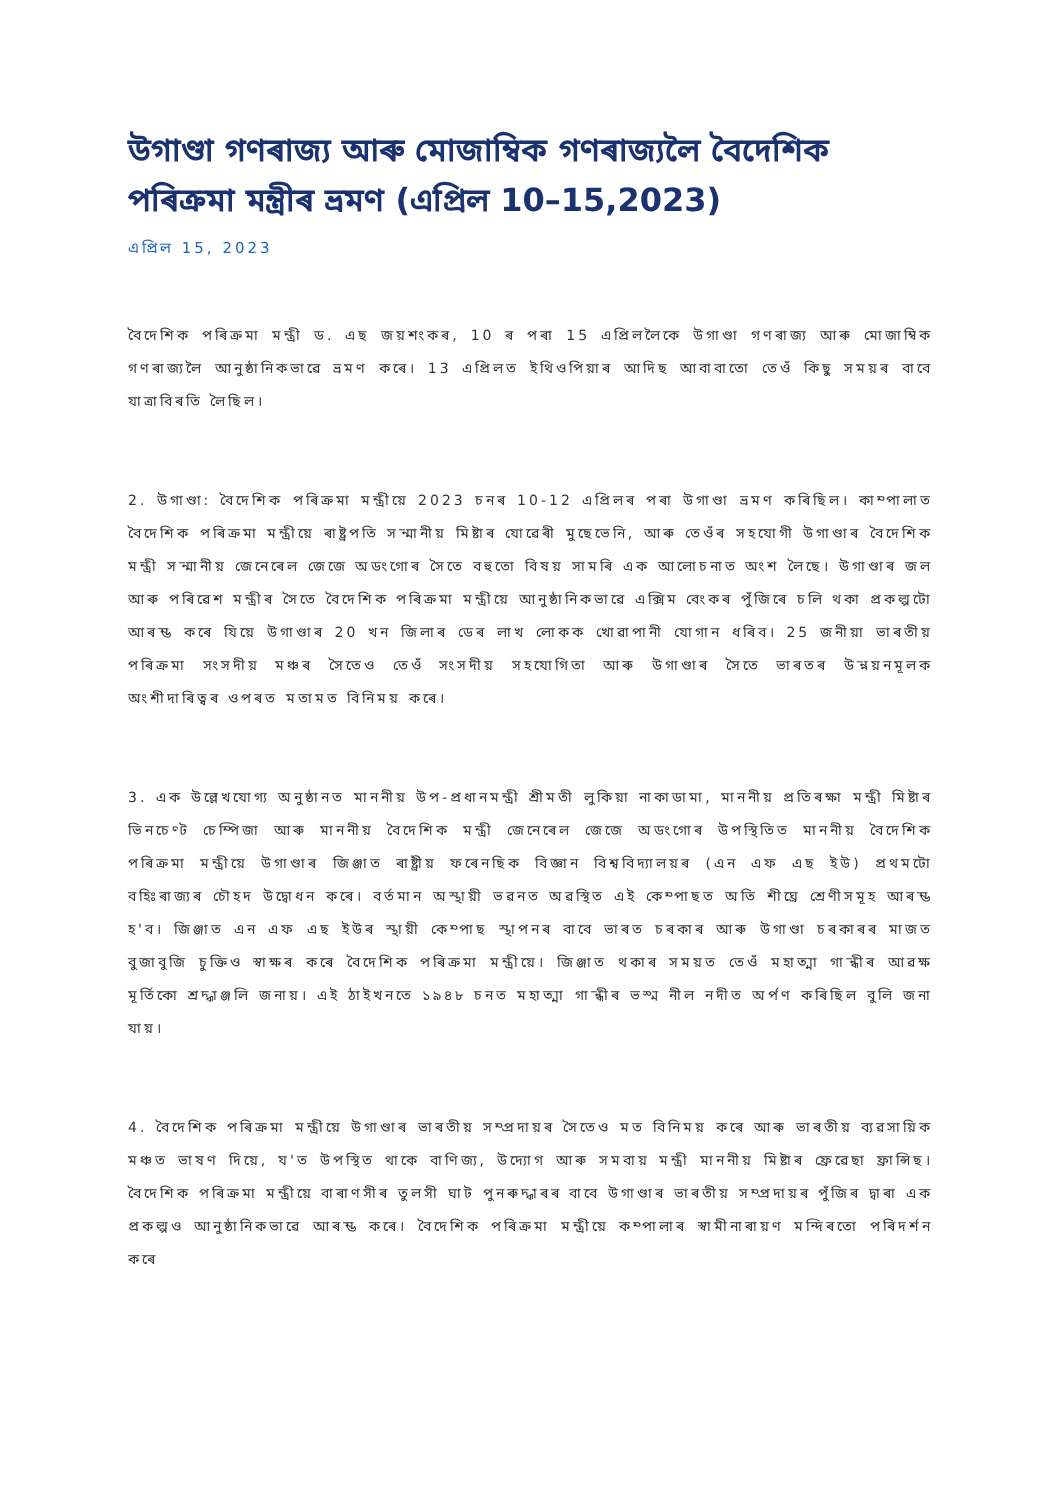উগাণ্ডা গণৰাজ্য আৰু মোজাম্বিক গণৰাজ্যলৈ বৈদেশিক পৰিক্ৰমা মন্ত্ৰীৰ ভ্ৰমণ (এপ্ৰিল 10–15,2023)
এপ্ৰিল 15, 2023
বৈদেশিক পৰিক্ৰমা মন্ত্ৰী ড. এছ জয়শংকৰ, 10 ৰ পৰা 15 এপ্ৰিললৈকে উগাণ্ডা গণৰাজ্য আৰু মোজাম্বিক গণৰাজ্যলৈ আনুষ্ঠানিকভাৱে ভ্ৰমণ কৰে। 13 এপ্ৰিলত ইথিওপিয়াৰ আদিছ আবাবাতো তেওঁ কিছু সময়ৰ বাবে যাত্ৰাবিৰতি লৈছিল।
2. উগাণ্ডা: বৈদেশিক পৰিক্ৰমা মন্ত্ৰীয়ে 2023 চনৰ 10-12 এপ্ৰিলৰ পৰা উগাণ্ডা ভ্ৰমণ কৰিছিল। কাম্পালাত বৈদেশিক পৰিক্ৰমা মন্ত্ৰীয়ে ৰাষ্ট্ৰপতি সন্মানীয় মিষ্টাৰ যোৱেৰী মুছেভেনি, আৰু তেওঁৰ সহযোগী উগাণ্ডাৰ বৈদেশিক মন্ত্ৰী সন্মানীয় জেনেৰেল জেজে অডংগোৰ সৈতে বহুতো বিষয় সামৰি এক আলোচনাত অংশ লৈছে। উগাণ্ডাৰ জল আৰু পৰিৱেশ মন্ত্ৰীৰ সৈতে বৈদেশিক পৰিক্ৰমা মন্ত্ৰীয়ে আনুষ্ঠানিকভাৱে এক্সিম বেংকৰ পুঁজিৰে চলি থকা প্ৰকল্পটো আৰম্ভ কৰে যিয়ে উগাণ্ডাৰ 20 খন জিলাৰ ডেৰ লাখ লোকক খোৱাপানী যোগান ধৰিব। 25 জনীয়া ভাৰতীয় পৰিক্ৰমা সংসদীয় মঞ্চৰ সৈতেও তেওঁ সংসদীয় সহযোগিতা আৰু উগাণ্ডাৰ সৈতে ভাৰতৰ উন্নয়নমূলক অংশীদাৰিত্বৰ ওপৰত মতামত বিনিময় কৰে।
3. এক উল্লেখযোগ্য অনুষ্ঠানত মাননীয় উপ-প্ৰধানমন্ত্ৰী শ্ৰীমতী লুকিয়া নাকাডামা, মাননীয় প্ৰতিৰক্ষা মন্ত্ৰী মিষ্টাৰ ভিনচেণ্ট চেম্পিজা আৰু মাননীয় বৈদেশিক মন্ত্ৰী জেনেৰেল জেজে অডংগোৰ উপস্থিতিত মাননীয় বৈদেশিক পৰিক্ৰমা মন্ত্ৰীয়ে উগাণ্ডাৰ জিঞ্জাত ৰাষ্ট্ৰীয় ফৰেনছিক বিজ্ঞান বিশ্ববিদ্যালয়ৰ (এন এফ এছ ইউ) প্ৰথমটো বহিঃৰাজ্যৰ চৌহদ উদ্বোধন কৰে। বৰ্তমান অস্থায়ী ভৱনত অৱস্থিত এই কেম্পাছত অতি শীঘ্ৰে শ্ৰেণীসমূহ আৰম্ভ হ'ব। জিঞ্জাত এন এফ এছ ইউৰ স্থায়ী কেম্পাছ স্থাপনৰ বাবে ভাৰত চৰকাৰ আৰু উগাণ্ডা চৰকাৰৰ মাজত বুজাবুজি চুক্তিও স্বাক্ষৰ কৰে বৈদেশিক পৰিক্ৰমা মন্ত্ৰীয়ে। জিঞ্জাত থকাৰ সময়ত তেওঁ মহাত্মা গান্ধীৰ আৱক্ষ মূৰ্তিকো শ্ৰদ্ধাঞ্জলি জনায়। এই ঠাইখনতে ১৯৪৮ চনত মহাত্মা গান্ধীৰ ভস্ম নীল নদীত অৰ্পণ কৰিছিল বুলি জনা যায়।
4. বৈদেশিক পৰিক্ৰমা মন্ত্ৰীয়ে উগাণ্ডাৰ ভাৰতীয় সম্প্ৰদায়ৰ সৈতেও মত বিনিময় কৰে আৰু ভাৰতীয় ব্যৱসায়িক মঞ্চত ভাষণ দিয়ে, য'ত উপস্থিত থাকে বাণিজ্য, উদ্যোগ আৰু সমবায় মন্ত্ৰী মাননীয় মিষ্টাৰ ফ্ৰেৱেছা ফ্ৰান্সিছ। বৈদেশিক পৰিক্ৰমা মন্ত্ৰীয়ে বাৰাণসীৰ তুলসী ঘাট পুনৰুদ্ধাৰৰ বাবে উগাণ্ডাৰ ভাৰতীয় সম্প্ৰদায়ৰ পুঁজিৰ দ্বাৰা এক প্ৰকল্পও আনুষ্ঠানিকভাৱে আৰম্ভ কৰে। বৈদেশিক পৰিক্ৰমা মন্ত্ৰীয়ে কম্পালাৰ স্বামীনাৰায়ণ মন্দিৰতো পৰিদৰ্শন কৰে